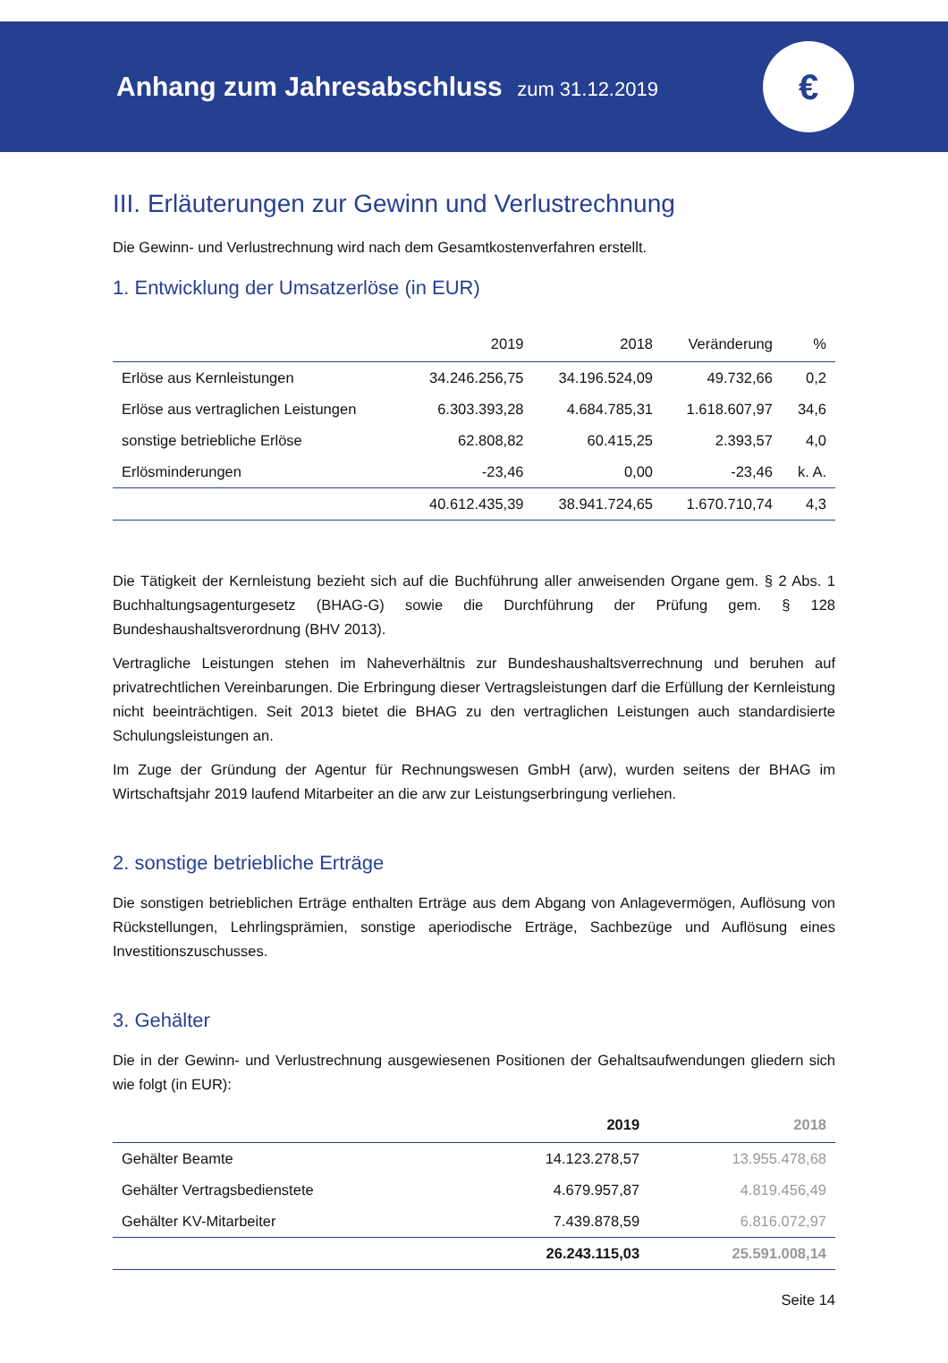Anhang zum Jahresabschluss zum 31.12.2019
€
III. Erläuterungen zur Gewinn und Verlustrechnung
Die Gewinn- und Verlustrechnung wird nach dem Gesamtkostenverfahren erstellt.
1. Entwicklung der Umsatzerlöse (in EUR)
| | 2019 | 2018 | Veränderung | % |
| --- | --- | --- | --- | --- |
| Erlöse aus Kernleistungen | 34.246.256,75 | 34.196.524,09 | 49.732,66 | 0,2 |
| Erlöse aus vertraglichen Leistungen | 6.303.393,28 | 4.684.785,31 | 1.618.607,97 | 34,6 |
| sonstige betriebliche Erlöse | 62.808,82 | 60.415,25 | 2.393,57 | 4,0 |
| Erlösminderungen | -23,46 | 0,00 | -23,46 | k. A. |
| | 40.612.435,39 | 38.941.724,65 | 1.670.710,74 | 4,3 |
Die Tätigkeit der Kernleistung bezieht sich auf die Buchführung aller anweisenden Organe gem. § 2 Abs. 1 Buchhaltungsagenturgesetz (BHAG-G) sowie die Durchführung der Prüfung gem. § 128 Bundeshaushaltsverordnung (BHV 2013).
Vertragliche Leistungen stehen im Naheverhältnis zur Bundeshaushaltsverrechnung und beruhen auf privatrechtlichen Vereinbarungen. Die Erbringung dieser Vertragsleistungen darf die Erfüllung der Kernleistung nicht beeinträchtigen. Seit 2013 bietet die BHAG zu den vertraglichen Leistungen auch standardisierte Schulungsleistungen an.
Im Zuge der Gründung der Agentur für Rechnungswesen GmbH (arw), wurden seitens der BHAG im Wirtschaftsjahr 2019 laufend Mitarbeiter an die arw zur Leistungserbringung verliehen.
2. sonstige betriebliche Erträge
Die sonstigen betrieblichen Erträge enthalten Erträge aus dem Abgang von Anlagevermögen, Auflösung von Rückstellungen, Lehrlingsprämien, sonstige aperiodische Erträge, Sachbezüge und Auflösung eines Investitionszuschusses.
3. Gehälter
Die in der Gewinn- und Verlustrechnung ausgewiesenen Positionen der Gehaltsaufwendungen gliedern sich wie folgt (in EUR):
| | 2019 | 2018 |
| --- | --- | --- |
| Gehälter Beamte | 14.123.278,57 | 13.955.478,68 |
| Gehälter Vertragsbedienstete | 4.679.957,87 | 4.819.456,49 |
| Gehälter KV-Mitarbeiter | 7.439.878,59 | 6.816.072,97 |
| | 26.243.115,03 | 25.591.008,14 |
Seite 14